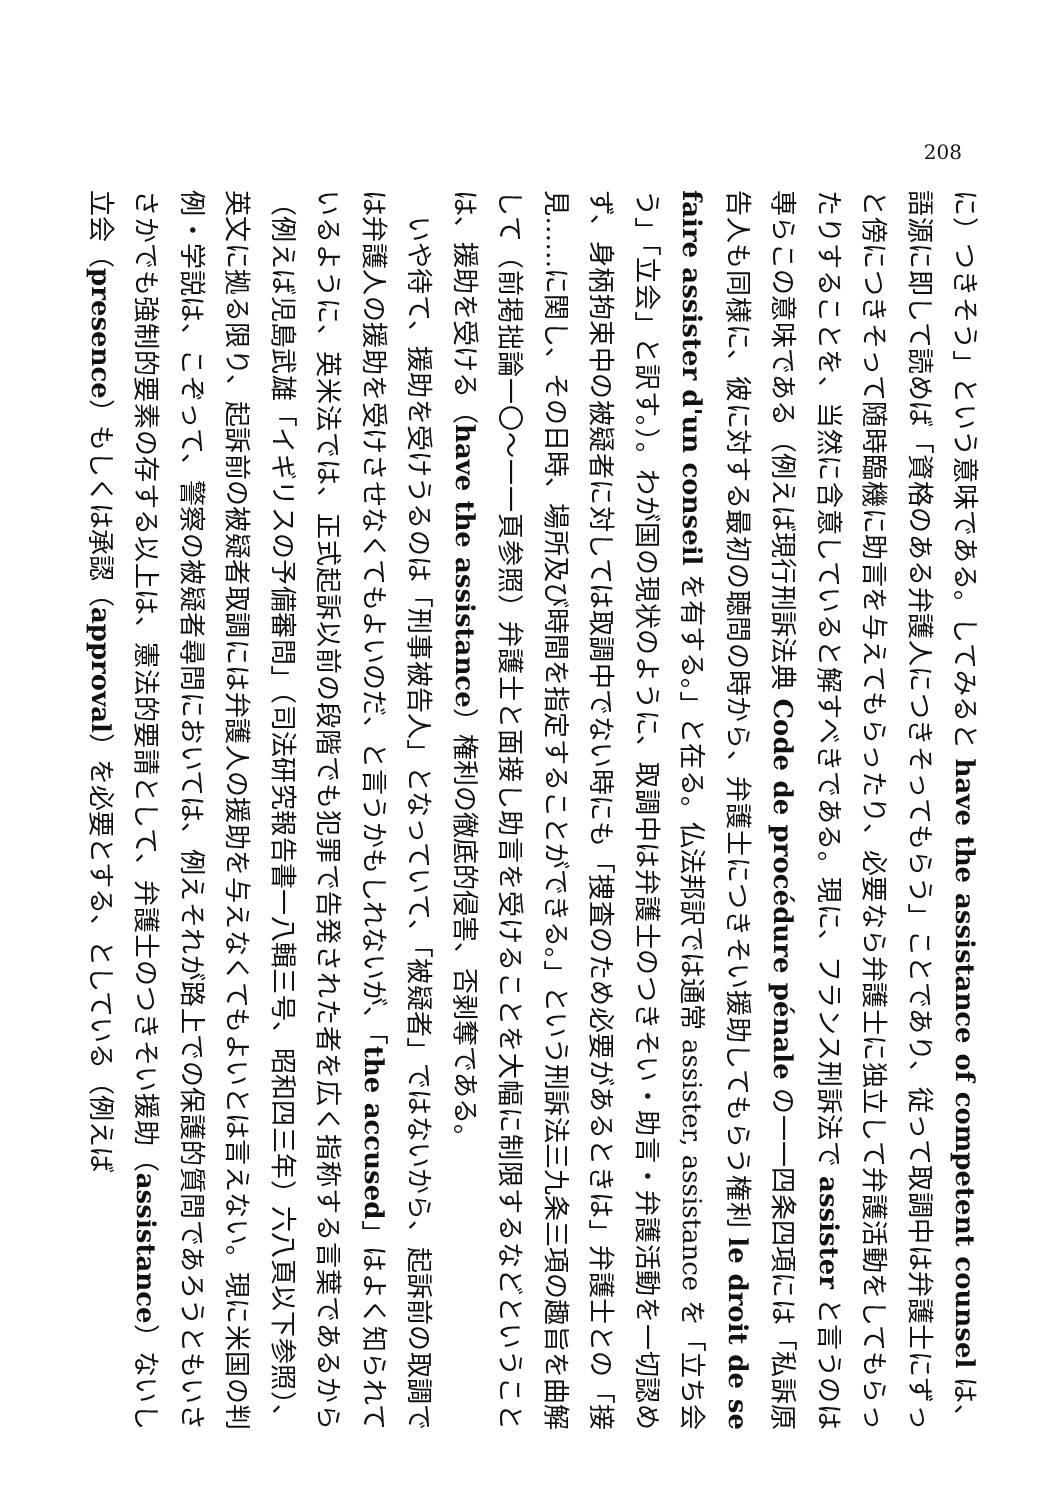208
に）つきそう」という意味である。してみると have the assistance of competent counsel は、語源に即して読めば「資格のある弁護人につきそってもらう」ことであり、従って取調中は弁護士にずっと傍につきそって随時臨機に助言を与えてもらったり、必要なら弁護士に独立して弁護活動をしてもらったりすることを、当然に含意していると解すべきである。現に、フランス刑訴法で assister と言うのは専らこの意味である（例えば現行刑訴法典 Code de procédure pénale の一一四条四項には「私訴原告人も同様に、彼に対する最初の聴問の時から、弁護士につきそい援助してもらう権利 le droit de se faire assister d'un conseil を有する。」と在る。仏法邦訳では通常 assister, assistance を「立ち会う」「立会」と訳す。）。わが国の現状のように、取調中は弁護士のつきそい・助言・弁護活動を一切認めず、身柄拘束中の被疑者に対しては取調中でない時にも「捜査のため必要があるときは」弁護士との「接見……に関し、その日時、場所及び時間を指定することができる。」という刑訴法三九条三項の趣旨を曲解して（前掲拙論一〇〜一一頁参照）弁護士と面接し助言を受けることを大幅に制限するなどということは、援助を受ける（have the assistance）権利の徹底的侵害、否剥奪である。
いや待て、援助を受けうるのは「刑事被告人」となっていて、「被疑者」ではないから、起訴前の取調では弁護人の援助を受けさせなくてもよいのだ、と言うかもしれないが、「the accused」はよく知られているように、英米法では、正式起訴以前の段階でも犯罪で告発された者を広く指称する言葉であるから（例えば児島武雄「イギリスの予備審問」（司法研究報告書一八輯三号、昭和四三年）六八頁以下参照）、英文に拠る限り、起訴前の被疑者取調には弁護人の援助を与えなくてもよいとは言えない。現に米国の判例・学説は、こぞって、警察の被疑者尋問においては、例えそれが路上での保護的質問であろうともいささかでも強制的要素の存する以上は、憲法的要請として、弁護士のつきそい援助（assistance）ないし立会（presence）もしくは承認（approval）を必要とする、としている（例えば